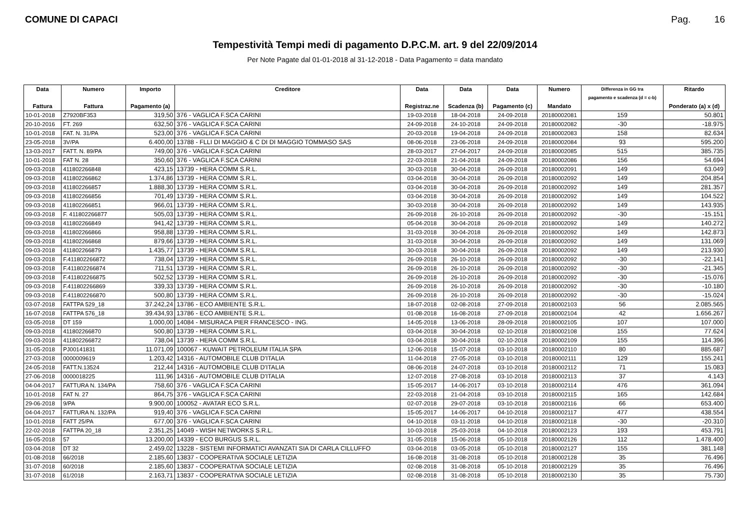COMUNE DI CAPACI Pag. 16
Tempestività Tempi medi di pagamento D.P.C.M. art. 9 del 22/09/2014
Per Note Pagate dal 01-01-2018 al 31-12-2018 - Data Pagamento = data mandato
| Data Fattura | Numero Fattura | Importo Pagamento (a) | Creditore | Data Registraz.ne | Data Scadenza (b) | Data Pagamento (c) | Numero Mandato | Differenza in GG tra pagamento e scadenza (d = c-b) | Ritardo Ponderato (a) x (d) |
| --- | --- | --- | --- | --- | --- | --- | --- | --- | --- |
| 10-01-2018 | Z7920BF353 | 319,50 | 376 - VAGLICA F.SCA CARINI | 19-03-2018 | 18-04-2018 | 24-09-2018 | 20180002081 | 159 | 50.801 |
| 20-10-2016 | FT. 269 | 632,50 | 376 - VAGLICA F.SCA CARINI | 24-09-2018 | 24-10-2018 | 24-09-2018 | 20180002082 | -30 | -18.975 |
| 10-01-2018 | FAT. N. 31/PA | 523,00 | 376 - VAGLICA F.SCA CARINI | 20-03-2018 | 19-04-2018 | 24-09-2018 | 20180002083 | 158 | 82.634 |
| 23-05-2018 | 3V/PA | 6.400,00 | 13788 - FLLI DI MAGGIO & C DI DI MAGGIO TOMMASO SAS | 08-06-2018 | 23-06-2018 | 24-09-2018 | 20180002084 | 93 | 595.200 |
| 13-03-2017 | FATT. N. 89/PA | 749,00 | 376 - VAGLICA F.SCA CARINI | 28-03-2017 | 27-04-2017 | 24-09-2018 | 20180002085 | 515 | 385.735 |
| 10-01-2018 | FAT N. 28 | 350,60 | 376 - VAGLICA F.SCA CARINI | 22-03-2018 | 21-04-2018 | 24-09-2018 | 20180002086 | 156 | 54.694 |
| 09-03-2018 | 411802266848 | 423,15 | 13739 - HERA COMM S.R.L. | 30-03-2018 | 30-04-2018 | 26-09-2018 | 20180002091 | 149 | 63.049 |
| 09-03-2018 | 411802266862 | 1.374,86 | 13739 - HERA COMM S.R.L. | 03-04-2018 | 30-04-2018 | 26-09-2018 | 20180002092 | 149 | 204.854 |
| 09-03-2018 | 411802266857 | 1.888,30 | 13739 - HERA COMM S.R.L. | 03-04-2018 | 30-04-2018 | 26-09-2018 | 20180002092 | 149 | 281.357 |
| 09-03-2018 | 411802266856 | 701,49 | 13739 - HERA COMM S.R.L. | 03-04-2018 | 30-04-2018 | 26-09-2018 | 20180002092 | 149 | 104.522 |
| 09-03-2018 | 411802266851 | 966,01 | 13739 - HERA COMM S.R.L. | 30-03-2018 | 30-04-2018 | 26-09-2018 | 20180002092 | 149 | 143.935 |
| 09-03-2018 | F. 411802266877 | 505,03 | 13739 - HERA COMM S.R.L. | 26-09-2018 | 26-10-2018 | 26-09-2018 | 20180002092 | -30 | -15.151 |
| 09-03-2018 | 411802266849 | 941,42 | 13739 - HERA COMM S.R.L. | 05-04-2018 | 30-04-2018 | 26-09-2018 | 20180002092 | 149 | 140.272 |
| 09-03-2018 | 411802266866 | 958,88 | 13739 - HERA COMM S.R.L. | 31-03-2018 | 30-04-2018 | 26-09-2018 | 20180002092 | 149 | 142.873 |
| 09-03-2018 | 411802266868 | 879,66 | 13739 - HERA COMM S.R.L. | 31-03-2018 | 30-04-2018 | 26-09-2018 | 20180002092 | 149 | 131.069 |
| 09-03-2018 | 411802266879 | 1.435,77 | 13739 - HERA COMM S.R.L. | 30-03-2018 | 30-04-2018 | 26-09-2018 | 20180002092 | 149 | 213.930 |
| 09-03-2018 | F.411802266872 | 738,04 | 13739 - HERA COMM S.R.L. | 26-09-2018 | 26-10-2018 | 26-09-2018 | 20180002092 | -30 | -22.141 |
| 09-03-2018 | F.411802266874 | 711,51 | 13739 - HERA COMM S.R.L. | 26-09-2018 | 26-10-2018 | 26-09-2018 | 20180002092 | -30 | -21.345 |
| 09-03-2018 | F.411802266875 | 502,52 | 13739 - HERA COMM S.R.L. | 26-09-2018 | 26-10-2018 | 26-09-2018 | 20180002092 | -30 | -15.076 |
| 09-03-2018 | F.411802266869 | 339,33 | 13739 - HERA COMM S.R.L. | 26-09-2018 | 26-10-2018 | 26-09-2018 | 20180002092 | -30 | -10.180 |
| 09-03-2018 | F.411802266870 | 500,80 | 13739 - HERA COMM S.R.L. | 26-09-2018 | 26-10-2018 | 26-09-2018 | 20180002092 | -30 | -15.024 |
| 03-07-2018 | FATTPA 529_18 | 37.242,24 | 13786 - ECO AMBIENTE S.R.L. | 18-07-2018 | 02-08-2018 | 27-09-2018 | 20180002103 | 56 | 2.085.565 |
| 16-07-2018 | FATTPA 576_18 | 39.434,93 | 13786 - ECO AMBIENTE S.R.L. | 01-08-2018 | 16-08-2018 | 27-09-2018 | 20180002104 | 42 | 1.656.267 |
| 03-05-2018 | DT 159 | 1.000,00 | 14084 - MISURACA PIER FRANCESCO - ING. | 14-05-2018 | 13-06-2018 | 28-09-2018 | 20180002105 | 107 | 107.000 |
| 09-03-2018 | 411802266870 | 500,80 | 13739 - HERA COMM S.R.L. | 03-04-2018 | 30-04-2018 | 02-10-2018 | 20180002108 | 155 | 77.624 |
| 09-03-2018 | 411802266872 | 738,04 | 13739 - HERA COMM S.R.L. | 03-04-2018 | 30-04-2018 | 02-10-2018 | 20180002109 | 155 | 114.396 |
| 31-05-2018 | PJ00141831 | 11.071,09 | 100067 - KUWAIT PETROLEUM ITALIA SPA | 12-06-2018 | 15-07-2018 | 03-10-2018 | 20180002110 | 80 | 885.687 |
| 27-03-2018 | 0000009619 | 1.203,42 | 14316 - AUTOMOBILE CLUB D'ITALIA | 11-04-2018 | 27-05-2018 | 03-10-2018 | 20180002111 | 129 | 155.241 |
| 24-05-2018 | FATT.N.13524 | 212,44 | 14316 - AUTOMOBILE CLUB D'ITALIA | 08-06-2018 | 24-07-2018 | 03-10-2018 | 20180002112 | 71 | 15.083 |
| 27-06-2018 | 0000018225 | 111,96 | 14316 - AUTOMOBILE CLUB D'ITALIA | 12-07-2018 | 27-08-2018 | 03-10-2018 | 20180002113 | 37 | 4.143 |
| 04-04-2017 | FATTURA N. 134/PA | 758,60 | 376 - VAGLICA F.SCA CARINI | 15-05-2017 | 14-06-2017 | 03-10-2018 | 20180002114 | 476 | 361.094 |
| 10-01-2018 | FAT N. 27 | 864,75 | 376 - VAGLICA F.SCA CARINI | 22-03-2018 | 21-04-2018 | 03-10-2018 | 20180002115 | 165 | 142.684 |
| 29-06-2018 | 9/PA | 9.900,00 | 100052 - AVATAR ECO S.R.L. | 02-07-2018 | 29-07-2018 | 03-10-2018 | 20180002116 | 66 | 653.400 |
| 04-04-2017 | FATTURA N. 132/PA | 919,40 | 376 - VAGLICA F.SCA CARINI | 15-05-2017 | 14-06-2017 | 04-10-2018 | 20180002117 | 477 | 438.554 |
| 10-01-2018 | FATT 25/PA | 677,00 | 376 - VAGLICA F.SCA CARINI | 04-10-2018 | 03-11-2018 | 04-10-2018 | 20180002118 | -30 | -20.310 |
| 22-02-2018 | FATTPA 20_18 | 2.351,25 | 14049 - WISH NETWORKS S.R.L. | 10-03-2018 | 25-03-2018 | 04-10-2018 | 20180002123 | 193 | 453.791 |
| 16-05-2018 | 57 | 13.200,00 | 14339 - ECO BURGUS S.R.L. | 31-05-2018 | 15-06-2018 | 05-10-2018 | 20180002126 | 112 | 1.478.400 |
| 03-04-2018 | DT 32 | 2.459,02 | 13228 - SISTEMI INFORMATICI AVANZATI SIA DI CARLA CILLUFFO | 03-04-2018 | 03-05-2018 | 05-10-2018 | 20180002127 | 155 | 381.148 |
| 01-08-2018 | 66/2018 | 2.185,60 | 13837 - COOPERATIVA SOCIALE LETIZIA | 16-08-2018 | 31-08-2018 | 05-10-2018 | 20180002128 | 35 | 76.496 |
| 31-07-2018 | 60/2018 | 2.185,60 | 13837 - COOPERATIVA SOCIALE LETIZIA | 02-08-2018 | 31-08-2018 | 05-10-2018 | 20180002129 | 35 | 76.496 |
| 31-07-2018 | 61/2018 | 2.163,71 | 13837 - COOPERATIVA SOCIALE LETIZIA | 02-08-2018 | 31-08-2018 | 05-10-2018 | 20180002130 | 35 | 75.730 |